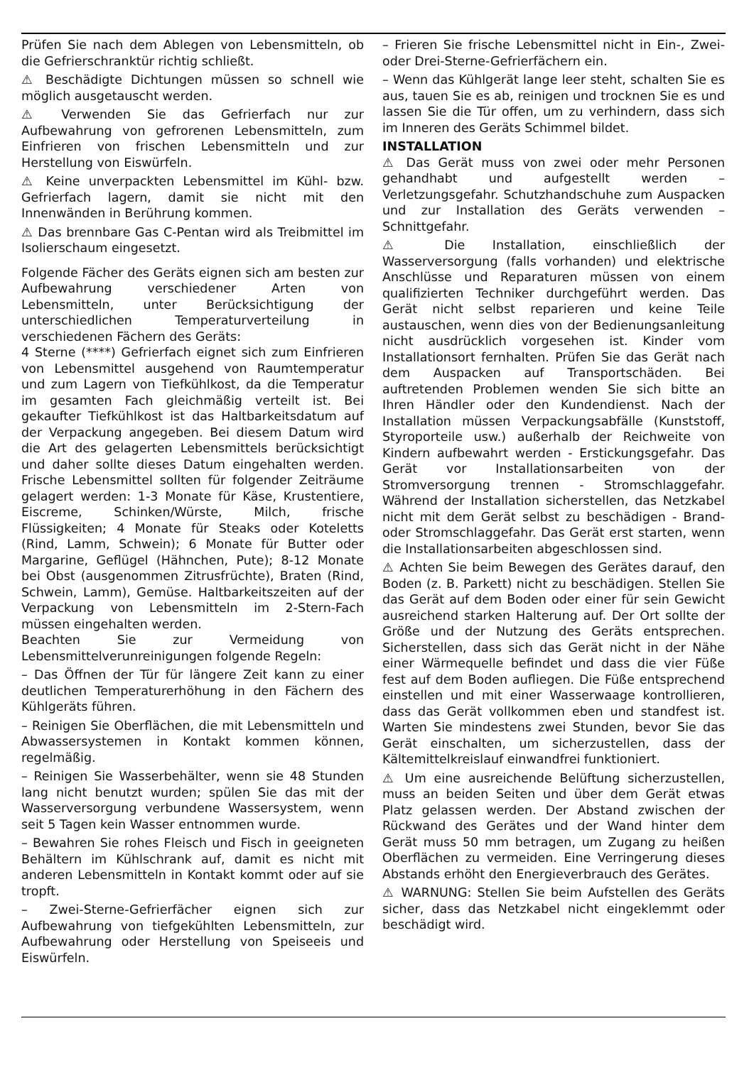Prüfen Sie nach dem Ablegen von Lebensmitteln, ob die Gefrierschranktür richtig schließt.
⚠ Beschädigte Dichtungen müssen so schnell wie möglich ausgetauscht werden.
⚠ Verwenden Sie das Gefrierfach nur zur Aufbewahrung von gefrorenen Lebensmitteln, zum Einfrieren von frischen Lebensmitteln und zur Herstellung von Eiswürfeln.
⚠ Keine unverpackten Lebensmittel im Kühl- bzw. Gefrierfach lagern, damit sie nicht mit den Innenwänden in Berührung kommen.
⚠ Das brennbare Gas C-Pentan wird als Treibmittel im Isolierschaum eingesetzt.
Folgende Fächer des Geräts eignen sich am besten zur Aufbewahrung verschiedener Arten von Lebensmitteln, unter Berücksichtigung der unterschiedlichen Temperaturverteilung in verschiedenen Fächern des Geräts:
4 Sterne (****) Gefrierfach eignet sich zum Einfrieren von Lebensmittel ausgehend von Raumtemperatur und zum Lagern von Tiefkühlkost, da die Temperatur im gesamten Fach gleichmäßig verteilt ist. Bei gekaufter Tiefkühlkost ist das Haltbarkeitsdatum auf der Verpackung angegeben. Bei diesem Datum wird die Art des gelagerten Lebensmittels berücksichtigt und daher sollte dieses Datum eingehalten werden. Frische Lebensmittel sollten für folgender Zeiträume gelagert werden: 1-3 Monate für Käse, Krustentiere, Eiscreme, Schinken/Würste, Milch, frische Flüssigkeiten; 4 Monate für Steaks oder Koteletts (Rind, Lamm, Schwein); 6 Monate für Butter oder Margarine, Geflügel (Hähnchen, Pute); 8-12 Monate bei Obst (ausgenommen Zitrusfrüchte), Braten (Rind, Schwein, Lamm), Gemüse. Haltbarkeitszeiten auf der Verpackung von Lebensmitteln im 2-Stern-Fach müssen eingehalten werden.
Beachten Sie zur Vermeidung von Lebensmittelverunreinigungen folgende Regeln:
– Das Öffnen der Tür für längere Zeit kann zu einer deutlichen Temperaturerhöhung in den Fächern des Kühlgeräts führen.
– Reinigen Sie Oberflächen, die mit Lebensmitteln und Abwassersystemen in Kontakt kommen können, regelmäßig.
– Reinigen Sie Wasserbehälter, wenn sie 48 Stunden lang nicht benutzt wurden; spülen Sie das mit der Wasserversorgung verbundene Wassersystem, wenn seit 5 Tagen kein Wasser entnommen wurde.
– Bewahren Sie rohes Fleisch und Fisch in geeigneten Behältern im Kühlschrank auf, damit es nicht mit anderen Lebensmitteln in Kontakt kommt oder auf sie tropft.
– Zwei-Sterne-Gefrierfächer eignen sich zur Aufbewahrung von tiefgekühlten Lebensmitteln, zur Aufbewahrung oder Herstellung von Speiseeis und Eiswürfeln.
– Frieren Sie frische Lebensmittel nicht in Ein-, Zwei- oder Drei-Sterne-Gefrierfächern ein.
– Wenn das Kühlgerät lange leer steht, schalten Sie es aus, tauen Sie es ab, reinigen und trocknen Sie es und lassen Sie die Tür offen, um zu verhindern, dass sich im Inneren des Geräts Schimmel bildet.
INSTALLATION
⚠ Das Gerät muss von zwei oder mehr Personen gehandhabt und aufgestellt werden – Verletzungsgefahr. Schutzhandschuhe zum Auspacken und zur Installation des Geräts verwenden – Schnittgefahr.
⚠ Die Installation, einschließlich der Wasserversorgung (falls vorhanden) und elektrische Anschlüsse und Reparaturen müssen von einem qualifizierten Techniker durchgeführt werden. Das Gerät nicht selbst reparieren und keine Teile austauschen, wenn dies von der Bedienungsanleitung nicht ausdrücklich vorgesehen ist. Kinder vom Installationsort fernhalten. Prüfen Sie das Gerät nach dem Auspacken auf Transportschäden. Bei auftretenden Problemen wenden Sie sich bitte an Ihren Händler oder den Kundendienst. Nach der Installation müssen Verpackungsabfälle (Kunststoff, Styroporteile usw.) außerhalb der Reichweite von Kindern aufbewahrt werden - Erstickungsgefahr. Das Gerät vor Installationsarbeiten von der Stromversorgung trennen - Stromschlaggefahr. Während der Installation sicherstellen, das Netzkabel nicht mit dem Gerät selbst zu beschädigen - Brand- oder Stromschlaggefahr. Das Gerät erst starten, wenn die Installationsarbeiten abgeschlossen sind.
⚠ Achten Sie beim Bewegen des Gerätes darauf, den Boden (z. B. Parkett) nicht zu beschädigen. Stellen Sie das Gerät auf dem Boden oder einer für sein Gewicht ausreichend starken Halterung auf. Der Ort sollte der Größe und der Nutzung des Geräts entsprechen. Sicherstellen, dass sich das Gerät nicht in der Nähe einer Wärmequelle befindet und dass die vier Füße fest auf dem Boden aufliegen. Die Füße entsprechend einstellen und mit einer Wasserwaage kontrollieren, dass das Gerät vollkommen eben und standfest ist. Warten Sie mindestens zwei Stunden, bevor Sie das Gerät einschalten, um sicherzustellen, dass der Kältemittelkreislauf einwandfrei funktioniert.
⚠ Um eine ausreichende Belüftung sicherzustellen, muss an beiden Seiten und über dem Gerät etwas Platz gelassen werden. Der Abstand zwischen der Rückwand des Gerätes und der Wand hinter dem Gerät muss 50 mm betragen, um Zugang zu heißen Oberflächen zu vermeiden. Eine Verringerung dieses Abstands erhöht den Energieverbrauch des Gerätes.
⚠ WARNUNG: Stellen Sie beim Aufstellen des Geräts sicher, dass das Netzkabel nicht eingeklemmt oder beschädigt wird.